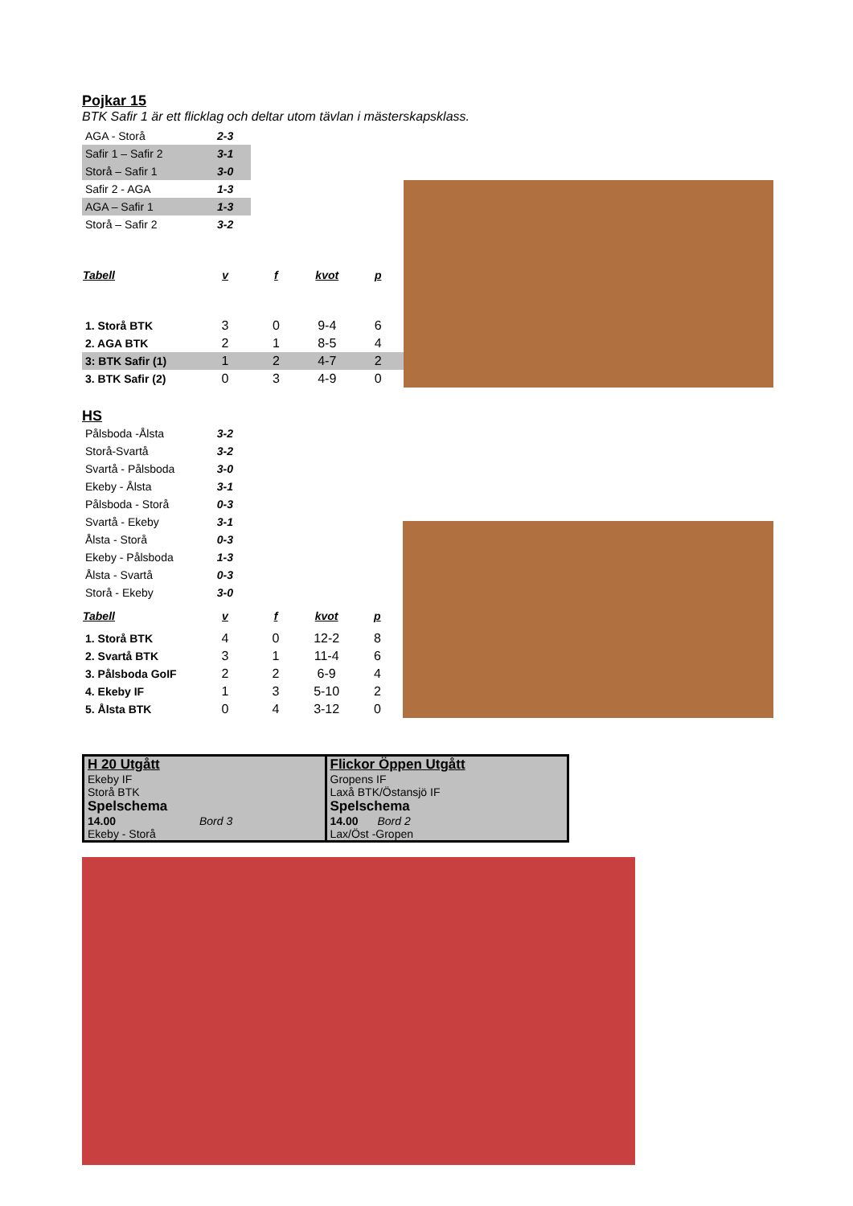Pojkar 15
BTK Safir 1 är ett flicklag och deltar utom tävlan i mästerskapsklass.
| AGA - Storå | 2-3 | | | |
| Safir 1 – Safir 2 | 3-1 | | | |
| Storå – Safir 1 | 3-0 | | | |
| Safir 2 - AGA | 1-3 | | | |
| AGA – Safir 1 | 1-3 | | | |
| Storå – Safir 2 | 3-2 | | | |
| Tabell | v | f | kvot | p |
| 1. Storå BTK | 3 | 0 | 9-4 | 6 |
| 2. AGA BTK | 2 | 1 | 8-5 | 4 |
| 3: BTK Safir (1) | 1 | 2 | 4-7 | 2 |
| 3. BTK Safir (2) | 0 | 3 | 4-9 | 0 |
HS
| Pålsboda -Ålsta | 3-2 | | | |
| Storå-Svartå | 3-2 | | | |
| Svartå - Pålsboda | 3-0 | | | |
| Ekeby - Ålsta | 3-1 | | | |
| Pålsboda - Storå | 0-3 | | | |
| Svartå - Ekeby | 3-1 | | | |
| Ålsta - Storå | 0-3 | | | |
| Ekeby - Pålsboda | 1-3 | | | |
| Ålsta - Svartå | 0-3 | | | |
| Storå - Ekeby | 3-0 | | | |
| Tabell | v | f | kvot | p |
| 1. Storå BTK | 4 | 0 | 12-2 | 8 |
| 2. Svartå BTK | 3 | 1 | 11-4 | 6 |
| 3. Pålsboda GoIF | 2 | 2 | 6-9 | 4 |
| 4. Ekeby IF | 1 | 3 | 5-10 | 2 |
| 5. Ålsta BTK | 0 | 4 | 3-12 | 0 |
H 20 Utgått
Ekeby IF
Storå BTK
Spelschema
14.00 Bord 3
Ekeby - Storå
Flickor Öppen Utgått
Gropens IF
Laxå BTK/Östansjö IF
Spelschema
14.00 Bord 2
Lax/Öst -Gropen